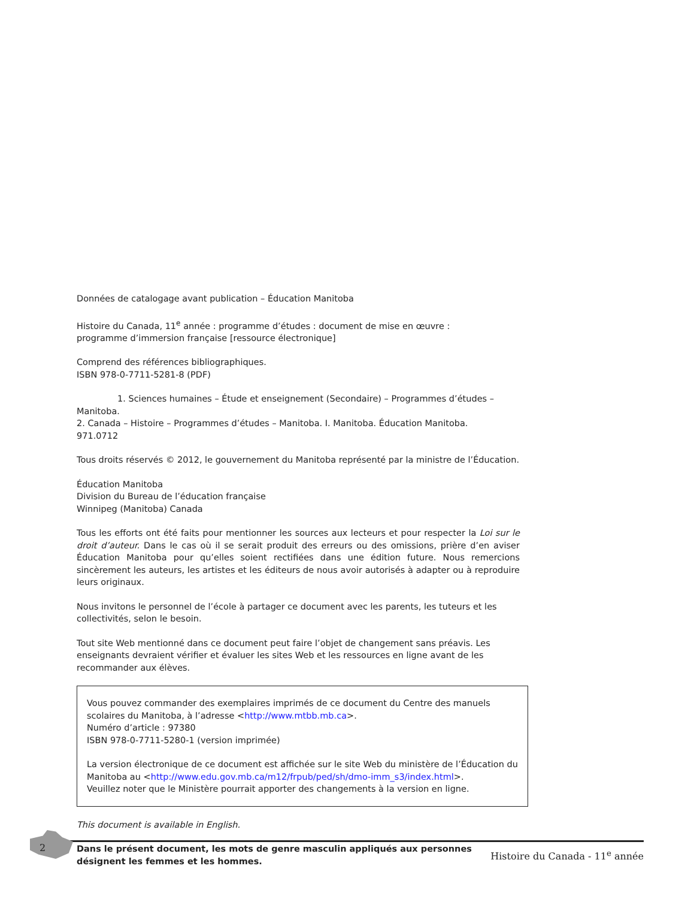Données de catalogage avant publication – Éducation Manitoba
Histoire du Canada, 11<sup>e</sup> année : programme d’études : document de mise en œuvre :
programme d’immersion française [ressource électronique]
Comprend des références bibliographiques.
ISBN 978-0-7711-5281-8 (PDF)
1. Sciences humaines – Étude et enseignement (Secondaire) – Programmes d’études – Manitoba.
2. Canada – Histoire – Programmes d’études – Manitoba. I. Manitoba. Éducation Manitoba.
971.0712
Tous droits réservés © 2012, le gouvernement du Manitoba représenté par la ministre de l’Éducation.
Éducation Manitoba
Division du Bureau de l’éducation française
Winnipeg (Manitoba) Canada
Tous les efforts ont été faits pour mentionner les sources aux lecteurs et pour respecter la Loi sur le droit d’auteur. Dans le cas où il se serait produit des erreurs ou des omissions, prière d’en aviser Éducation Manitoba pour qu’elles soient rectifiées dans une édition future. Nous remercions sincèrement les auteurs, les artistes et les éditeurs de nous avoir autorisés à adapter ou à reproduire leurs originaux.
Nous invitons le personnel de l’école à partager ce document avec les parents, les tuteurs et les collectivités, selon le besoin.
Tout site Web mentionné dans ce document peut faire l’objet de changement sans préavis. Les enseignants devraient vérifier et évaluer les sites Web et les ressources en ligne avant de les recommander aux élèves.
Vous pouvez commander des exemplaires imprimés de ce document du Centre des manuels scolaires du Manitoba, à l’adresse <http://www.mtbb.mb.ca>.
Numéro d’article : 97380
ISBN 978-0-7711-5280-1 (version imprimée)
La version électronique de ce document est affichée sur le site Web du ministère de l’Éducation du Manitoba au <http://www.edu.gov.mb.ca/m12/frpub/ped/sh/dmo-imm_s3/index.html>.
Veuillez noter que le Ministère pourrait apporter des changements à la version en ligne.
This document is available in English.
Dans le présent document, les mots de genre masculin appliqués aux personnes désignent les femmes et les hommes.
2 Histoire du Canada - 11<sup>e</sup> année